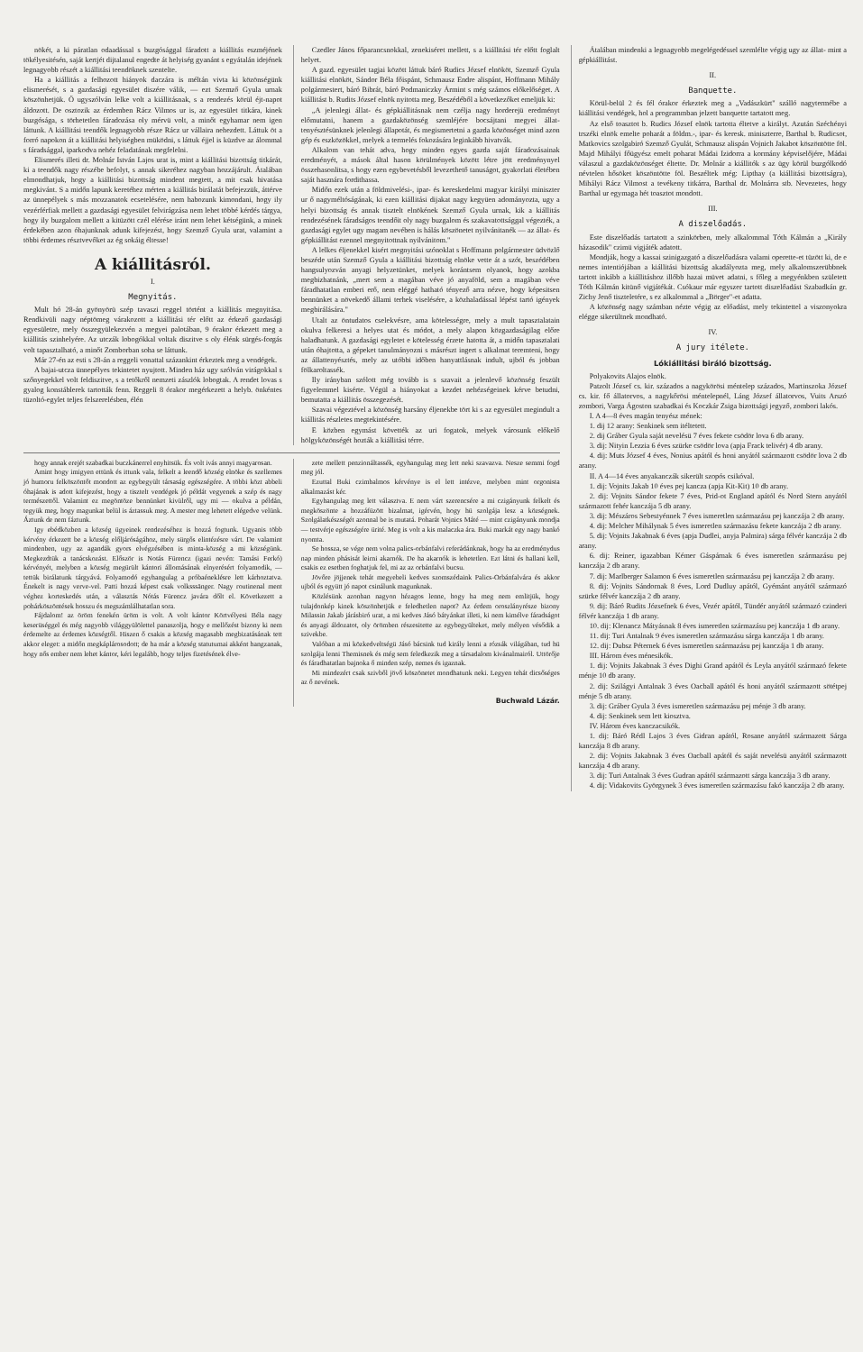nökét, a ki páratlan odaadással s buzgósággal fáradott a kiállitás eszméjének tökélyesitésén, saját kertjét dijtalanul engedte át helyiség gyanánt s egyátalán idejének legnagyobb részét a kiállitási teendöknek szentelte.
Ha a kiállitás a felhozott hiányok daczára is méltán vivta ki közönségünk elismerését, s a gazdasági egyesület diszére válik, — ezt Szemző Gyula urnak köszönhetjük. Ő ugyszólván lelke volt a kiállitásnak, s a rendezés körül éjt-napot áldozott. De osztozik az érdemben Rácz Vilmos ur is, az egyesület titkára, kinek buzgósága, s törhetetlen fáradozása oly mérvü volt, a minőt egyhamar nem igen láttunk. A kiállitási teendők legnagyobb része Rácz ur vállaira nehezdett. Láttuk öt a forró napokon át a kiállitási helyiségben müködni, s láttuk éjjel is küzdve az álommal s fáradsággal, iparkodva nehéz feladatának megfelelni.
Elismerés illeti dr. Molnár István Lajos urat is, mint a kiállitási bizottság titkárát, ki a teendők nagy részébe befolyt, s annak sikeréhez nagyban hozzájárult. Átalában elmondhatjuk, hogy a kiállitási bizottság mindent megtett, a mit csak hivatása megkivánt. S a midőn lapunk keretéhez mérten a kiállitás birálatát befejezzük, áttérve az ünnepélyek s más mozzanatok ecsetelésére, nem habozunk kimondani, hogy ily vezérférfiak mellett a gazdasági egyesület felvirágzása nem lehet többé kérdés tárgya, hogy ily buzgalom mellett a kitüzött czél elérése iránt nem lehet kétségünk, a minek érdekében azon óhajunknak adunk kifejezést, hogy Szemző Gyula urat, valamint a többi érdemes résztvevőket az ég sokáig éltesse!
A kiállitásról.
I.
Megnyitás.
Mult hó 28-án gyönyörü szép tavaszi reggel történt a kiállitás megnyitása. Rendkivüli nagy néptömeg várakozott a kiállitási tér előtt az érkező gazdasági egyesületre, mely összegyülekezvén a megyei palotában, 9 órakor érkezett meg a kiállitás szinhelyére. Az utczák lobogókkal voltak diszitve s oly élénk sürgés-forgás volt tapasztalható, a minőt Zomborban soha se láttunk.
Már 27-én az esti s 28-án a reggeli vonattal százankint érkeztek meg a vendégek.
A bajai-utcza ünnepélyes tekintetet nyujtott. Minden ház ugy szólván virágokkal s szőnyegekkel volt feldiszitve, s a tetőkről nemzeti zászlók lobogtak. A rendet lovas s gyalog konstáblerek tartották fenn. Reggeli 8 órakor megérkezett a helyb. önkéntes tüzoltó-egylet teljes felszerelésben, élén
Czedler János főparancsnokkal, zenekiséret mellett, s a kiállitási tér előtt foglalt helyet.
A gazd. egyesület tagjai között láttuk báró Rudics József elnököt, Szemző Gyula kiállitási elnököt, Sándor Béla főispánt, Schmausz Endre alispánt, Hoffmann Mihály polgármestert, báró Bibrát, báró Podmaniczky Ármint s még számos előkelőséget. A kiállitást b. Rudits József elnök nyitotta meg. Beszédéből a következőket emeljük ki:
„A jelenlegi állat- és gépkiállitásnak nem czélja nagy horderejü eredményt előmutatni, hanem a gazdaközönség szemléjére bocsájtani megyei állat-tenyésztésünknek jelenlegi állapotát, és megismertetni a gazda közönséget mind azon gép és eszközökkel, melyek a termelés fokozására leginkább hivatvák.
Alkalom van tehát adva, hogy minden egyes gazda saját fáradozásainak eredményét, a mások által hason körülmények között létre jött eredménynyel összehasonlitsa, s hogy ezen egybevetésből levezethető tanuságot, gyakorlati életében saját hasznára fordithassa.
Midőn ezek után a földmivelési-, ipar- és kereskedelmi magyar királyi miniszter ur ő nagyméltóságának, ki ezen kiállitási dijakat nagy kegyüen adományozta, ugy a helyi bizottság és annak tisztelt elnökének Szemző Gyula urnak, kik a kiállitás rendezésének fáradságos teendőit oly nagy buzgalom és szakavatottsággal végezték, a gazdasági egylet ugy magam nevében is hálás köszönetet nyilvánitanék — az állat- és gépkiállitást ezennel megnyitottnak nyilvánitom."
A lelkes éljenekkel kisért megnyitási szónoklat s Hoffmann polgármester üdvözlő beszéde után Szemző Gyula a kiállitási bizottság elnöke vette át a szót, beszédében hangsulyozván anyagi helyzetünket, melyek korántsem olyanok, hogy azokba megbizhatnánk, „mert sem a magában véve jó anyaföld, sem a magában véve fáradhatatlan emberi erő, nem eléggé hatható tényező arra nézve, hogy képesitsen bennünket a növekedő állami terhek viselésére, a közhaladással lépést tartó igények megbirálására."
Utalt az öntudatos cselekvésre, ama kötelességre, mely a mult tapasztalatain okulva felkeresi a helyes utat és módot, a mely alapon közgazdaságilag előre haladhatunk. A gazdasági egyletet e kötelesség érzete hatotta át, a midőn tapasztalati után óhajtotta, a gépeket tanulmányozni s másrészt ingert s alkalmat teremteni, hogy az állattenyésztés, mely az utóbbi időben hanyattlásnak indult, ujból és jobban fölkaroltassék.
Ily irányban szólott még tovább is s szavait a jelenlevő közönség feszült figyelemmel kisérte. Végül a hiányokat a kezdet nehézségeinek kérve betudni, bemutatta a kiállitás összegezését.
Szavai végeztével a közönség harsány éljenekbe tört ki s az egyesület megindult a kiállitás részletes megtekintésére.
E közben egymást követték az uri fogatok, melyek városunk előkelő hölgyközönségét hozták a kiállitási térre.
hogy annak erejét szabadkai buczkánerrel enyhitsük. És volt ivás annyi magyarosan.
Amint hogy imigyen ettünk és ittunk vala, felkelt a leendő község elnöke és szellemes jó humoru felköszöntőt mondott az egybegyült társaság egészségére. A többi közt abbeli óhajának is adott kifejezést, hogy a tisztelt vendégek jó példát vegyenek a szép és nagy természettől. Valamint ez megöntöze bennünket kivülről, ugy mi — okulva a példán, tegyük meg, hogy magunkat belül is áztassuk meg. A mester meg lehetett elégedve velünk. Áztunk de nem fáztunk.
Igy ebédközben a község ügyeinek rendezéséhez is hozzá fogtunk. Ugyanis több kérvény érkezett be a község előljáróságához, mely sürgős elintézésre várt. De valamint mindenben, ugy az agandák gyors elvégzésében is minta-község a mi községünk. Megkezdtük a tanácskozást. Először is Notás Fürencz (igazi nevén: Tamási Ferkó) kérvényét, melyben a község megürült kántori állomásának elnyerésért folyamodik, — tettük birálatunk tárgyává. Folyamodó egyhangulag a próbaéneklésre lett kárhoztatva. Énekelt is nagy verve-vel. Patti hozzá képest csak volksssänger. Nagy routinenal ment véghez korteskedés után, a választás Nótás Fürencz javára dőlt el. Következett a pohárköszöntések hosszu és megszámlálhatatlan sora.
Fájdalom! az öröm fenekén üröm is volt. A volt kántor Körtvélyesi Béla nagy keserüséggel és még nagyobb világgyülölettel panaszolja, hogy e mellőzést bizony ki nem érdemelte az érdemes községtől. Hiszen ő csakis a község magasabb megbizatásának tett akkor eleget: a midőn megkáplárosodott; de ha már a község statutumai akként hangzanak, hogy nős ember nem lehet kántor, kéri legalább, hogy teljes fizetésének élve-
zete mellett penzionáltassék, egyhangulag meg lett neki szavazva. Nesze semmi fogd meg jól.
Ezuttal Buki czimbalmos kérvénye is el lett intézve, melyben mint orgonista alkalmazást kér.
Egyhangulag meg lett választva. E nem várt szerencsére a mi czigányunk felkelt és megköszönte a hozzáfüzött bizalmat, igérvén, hogy hü szolgája lesz a községnek. Szolgálatkészségét azonnal be is mutatá. Poharát Vojnics Máté — mint czigányunk mondja — testvérje egészségére ürité. Meg is volt a kis malaczka ára. Buki markát egy nagy bankó nyomta.
Se hossza, se vége nem volna palics-orbánfalvi referádánknak, hogy ha az eredménydus nap minden phásisát leirni akarnók. De ha akarnók is lehetetlen. Ezt látni és hallani kell, csakis ez esetben foghatjuk fel, mi az az orbánfalvi bucsu.
Jövőre jöjjenek tehát megyebeli kedves szomszédaink Palics-Orbánfalvára és akkor ujból és együtt jó napot csinálunk magunknak.
Közlésünk azonban nagyon hézagos lenne, hogy ha meg nem emlitjük, hogy tulajdonkép kinek köszönhetjük e feledhetlen napot? Az érdem oroszlányrésze bizony Milassin Jakab járásbiró urat, a mi kedves Jásó bátyánkat illeti, ki nem kimélve fáradságot és anyagi áldozatot, oly örömben részesitette az egybegyülteket, mely mélyen vésődik a szivekbe.
Valóban a mi közkedveltségü Jásó bácsink tud király lenni a rózsák világában, tud hü szolgája lenni Themisnek és még sem feledkezik meg a társadalom kivánalmairól. Uttörője és fáradhatatlan bajnoka ő minden szép, nemes és igaznak.
Mi mindezért csak szivből jövő köszönetet mondhatunk neki. Legyen tehát dicsőséges az ő nevének.
Buchwald Lázár.
Átalában mindenki a legnagyobb megelégedéssel szemlélte végig ugy az állat- mint a gépkiállitást.
II.
Banquette.
Körül-belül 2 és fél órakor érkeztek meg a „Vadászkürt" szálló nagytermébe a kiállitási vendégek, hol a programmban jelzett banquette tartatott meg.
Az első toasztot b. Rudics József elnök tartotta éltetve a királyt. Azután Széchényi trszéki elnök emelte poharát a földm.-, ipar- és keresk. miniszterre, Barthal b. Rudicsot, Matkovics szolgabiró Szemző Gyulát, Schmausz alispán Vojnich Jakabot köszöntötte föl. Majd Mihályi főügyész emelt poharat Mádai Izidorra a kormány képviselőjére, Mádai válaszul a gazdaközönséget éltette. Dr. Molnár a kiállitók s az ügy körül buzgólkodó névtelen hősöket köszöntötte föl. Beszéltek még: Lipthay (a kiállitási bizottságra), Mihályi Rácz Vilmost a tevékeny titkárra, Barthal dr. Molnárra stb. Nevezetes, hogy Barthal ur egymaga hét toasztot mondott.
III.
A diszelőadás.
Este diszelőadás tartatott a szinkörben, mely alkalommal Tóth Kálmán a „Király házasodik" czimü vigjáték adatott.
Mondják, hogy a kassai szinigazgató a diszelőadásra valami operette-et tüzött ki, de e nemes intentiójában a kiállitási bizottság akadályozta meg, mely alkalomszerübbnek tartott inkább a kiállitáshoz illőbb hazai müvet adatni, s főleg a megyénkben született Tóth Kálmán kitünő vigjátékát. Csókaur már egyszer tartott diszelőadást Szabadkán gr. Zichy Jenő tiszteletére, s ez alkalommal a „Börger"-et adatta.
A közönség nagy számban nézte végig az előadást, mely tekintettel a viszonyokra elégge sikerültnek mondható.
IV.
A jury itélete.
Lókiállitási biráló bizottság.
Polyakovits Alajos elnök.
Patzolt József cs. kir. százados a nagykörösi méntelep százados, Martinszoka József cs. kir. fő állatorvos, a nagykőrösi méntelepnél, Láng József állatorvos, Vuits Arszó zombori, Varga Ágoston szabadkai és Koczkár Zsiga bizottsági jegyző, zombori lakós.
I. A 4—8 éves magán tenyész mének:
1. dij 12 arany: Senkinek sem itéltetett.
2. dij Gráber Gyula saját nevelésü 7 éves fekete csödör lova 6 db arany.
3. dij: Nityin Lezzia 6 éves szürke csödör lova (apja Frack telivér) 4 db arany.
4. dij: Muts József 4 éves, Nonius apától és honi anyától származott csödör lova 2 db arany.
II. A 4—14 éves anyakanczák sikerült szopós csikóval.
1. dij: Vojnits Jakab 10 éves pej kancza (apja Kit-Kit) 10 db arany.
2. dij: Vojnits Sándor fekete 7 éves, Prid-ot England apától és Nord Stern anyától származott fehér kanczája 5 db arany.
3. dij: Mészáros Sebestyénnek 7 éves ismeretlen származásu pej kanczája 2 db arany.
4. dij: Melcher Mihálynak 5 éves ismeretlen származásu fekete kanczája 2 db arany.
5. dij: Vojnits Jakabnak 6 éves (apja Dudlei, anyja Palmira) sárga félvér kanczája 2 db arany.
6. dij: Reiner, igazabban Kémer Gáspárnak 6 éves ismeretlen származásu pej kanczája 2 db arany.
7. dij: Marlberger Salamon 6 éves ismeretlen származásu pej kanczája 2 db arany.
8. dij: Vojnits Sándornak 8 éves, Lord Dudluy apától, Gyémánt anyától származó szürke félvér kanczája 2 db arany.
9. dij: Báró Rudits Józsefnek 6 éves, Vezér apától, Tündér anyától származó czinderi félvér kanczája 1 db arany.
10. dij: Klenancz Mátyásnak 8 éves ismeretlen származásu pej kanczája 1 db arany.
11. dij: Turi Antalnak 9 éves ismeretlen származásu sárga kanczája 1 db arany.
12. dij: Dubsz Péternek 6 éves ismeretlen származásu pej kanczája 1 db arany.
III. Három éves ménesikók.
1. dij: Vojnits Jakabnak 3 éves Dighi Grand apától és Leyla anyától származó fekete ménje 10 db arany.
2. dij: Szilágyi Antalnak 3 éves Oacball apától és honi anyától származott sötétpej ménje 5 db arany.
3. dij: Gráber Gyula 3 éves ismeretlen származásu pej ménje 3 db arany.
4. dij: Senkinek sem lett kiosztva.
IV. Három éves kanczacsikók.
1. dij: Báró Rédl Lajos 3 éves Gidran apától, Rosane anyától származott Sárga kanczája 8 db arany.
2. dij: Vojnits Jakabnak 3 éves Oacball apától és saját nevelésü anyától származott kanczája 4 db arany.
3. dij: Turi Antalnak 3 éves Gudran apától származott sárga kanczája 3 db arany.
4. dij: Vidakovits Györgynek 3 éves ismeretlen származásu fakó kanczája 2 db arany.